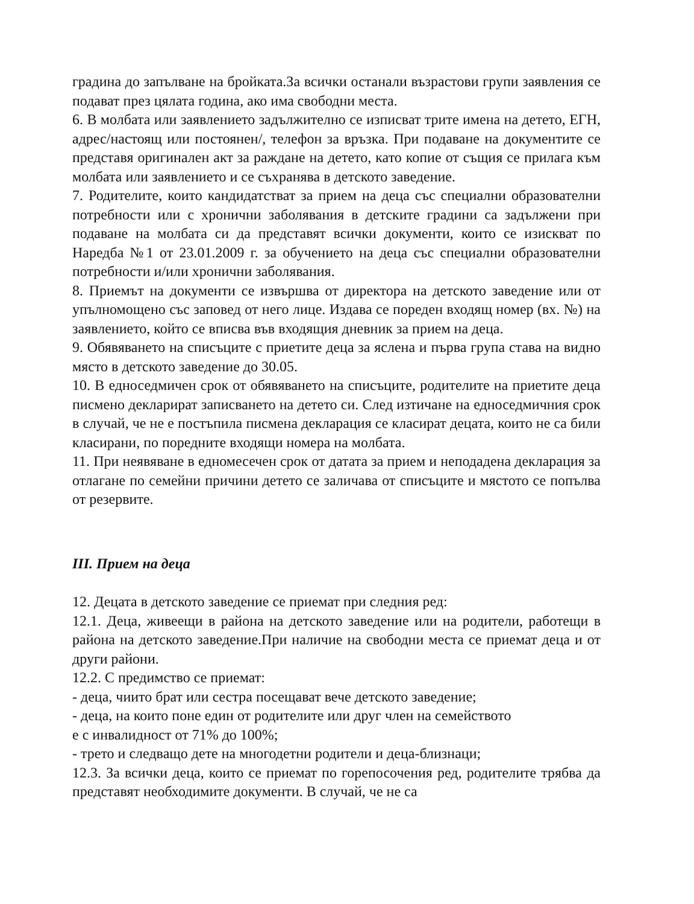градина до запълване на бройката.За всички останали възрастови групи заявления се подават през цялата година, ако има свободни места.
6. В молбата или заявлението задължително се изписват трите имена на детето, ЕГН, адрес/настоящ или постоянен/, телефон за връзка. При подаване на документите се представя оригинален акт за раждане на детето, като копие от същия се прилага към молбата или заявлението и се съхранява в детското заведение.
7. Родителите, които кандидатстват за прием на деца със специални образователни потребности или с хронични заболявания в детските градини са задължени при подаване на молбата си да представят всички документи, които се изискват по Наредба №1 от 23.01.2009 г. за обучението на деца със специални образователни потребности и/или хронични заболявания.
8. Приемът на документи се извършва от директора на детското заведение или от упълномощено със заповед от него лице. Издава се пореден входящ номер (вх. №) на заявлението, който се вписва във входящия дневник за прием на деца.
9. Обявяването на списъците с приетите деца за яслена и първа група става на видно място в детското заведение до 30.05.
10. В едноседмичен срок от обявяването на списъците, родителите на приетите деца писмено декларират записването на детето си. След изтичане на едноседмичния срок в случай, че не е постъпила писмена декларация се класират децата, които не са били класирани, по поредните входящи номера на молбата.
11. При неявяване в едномесечен срок от датата за прием и неподадена декларация за отлагане по семейни причини детето се заличава от списъците и мястото се попълва от резервите.
III. Прием на деца
12. Децата в детското заведение се приемат при следния ред:
12.1. Деца, живеещи в района на детското заведение или на родители, работещи в района на детското заведение.При наличие на свободни места се приемат деца и от други райони.
12.2. С предимство се приемат:
- деца, чиито брат или сестра посещават вече детското заведение;
- деца, на които поне един от родителите или друг член на семейството
е с инвалидност от 71% до 100%;
- трето и следващо дете на многодетни родители и деца-близнаци;
12.3. За всички деца, които се приемат по горепосочения ред, родителите трябва да представят необходимите документи. В случай, че не са